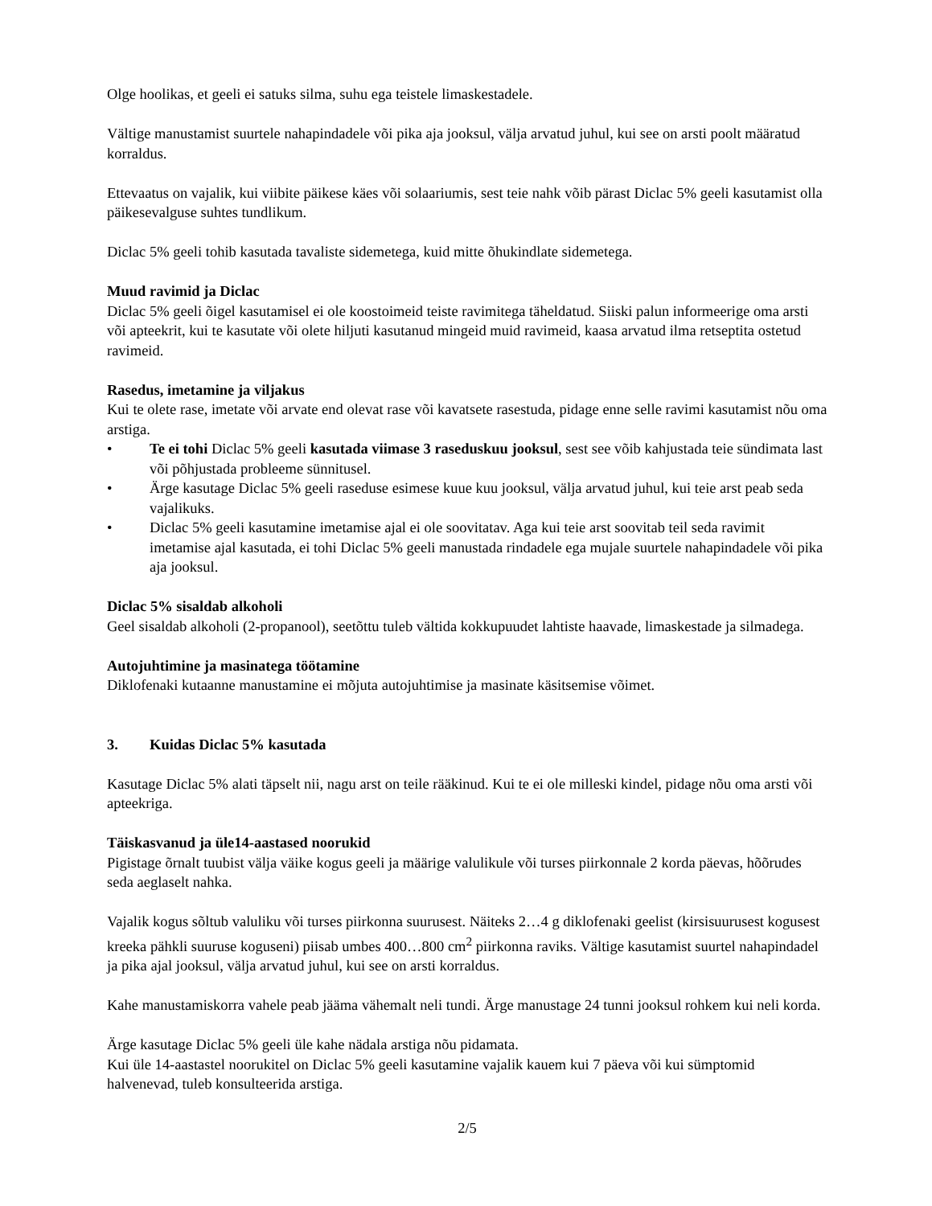Olge hoolikas, et geeli ei satuks silma, suhu ega teistele limaskestadele.
Vältige manustamist suurtele nahapindadele või pika aja jooksul, välja arvatud juhul, kui see on arsti poolt määratud korraldus.
Ettevaatus on vajalik, kui viibite päikese käes või solaariumis, sest teie nahk võib pärast Diclac 5% geeli kasutamist olla päikesevalguse suhtes tundlikum.
Diclac 5% geeli tohib kasutada tavaliste sidemetega, kuid mitte õhukindlate sidemetega.
Muud ravimid ja Diclac
Diclac 5% geeli õigel kasutamisel ei ole koostoimeid teiste ravimitega täheldatud. Siiski palun informeerige oma arsti või apteekrit, kui te kasutate või olete hiljuti kasutanud mingeid muid ravimeid, kaasa arvatud ilma retseptita ostetud ravimeid.
Rasedus, imetamine ja viljakus
Kui te olete rase, imetate või arvate end olevat rase või kavatsete rasestuda, pidage enne selle ravimi kasutamist nõu oma arstiga.
• Te ei tohi Diclac 5% geeli kasutada viimase 3 raseduskuu jooksul, sest see võib kahjustada teie sündimata last või põhjustada probleeme sünnitusel.
• Ärge kasutage Diclac 5% geeli raseduse esimese kuue kuu jooksul, välja arvatud juhul, kui teie arst peab seda vajalikuks.
• Diclac 5% geeli kasutamine imetamise ajal ei ole soovitatav. Aga kui teie arst soovitab teil seda ravimit imetamise ajal kasutada, ei tohi Diclac 5% geeli manustada rindadele ega mujale suurtele nahapindadele või pika aja jooksul.
Diclac 5% sisaldab alkoholi
Geel sisaldab alkoholi (2-propanool), seetõttu tuleb vältida kokkupuudet lahtiste haavade, limaskestade ja silmadega.
Autojuhtimine ja masinatega töötamine
Diklofenaki kutaanne manustamine ei mõjuta autojuhtimise ja masinate käsitsemise võimet.
3. Kuidas Diclac 5% kasutada
Kasutage Diclac 5% alati täpselt nii, nagu arst on teile rääkinud. Kui te ei ole milleski kindel, pidage nõu oma arsti või apteekriga.
Täiskasvanud ja üle14-aastased noorukid
Pigistage õrnalt tuubist välja väike kogus geeli ja määrige valulikule või turses piirkonnale 2 korda päevas, hõõrudes seda aeglaselt nahka.
Vajalik kogus sõltub valuliku või turses piirkonna suurusest. Näiteks 2…4 g diklofenaki geelist (kirsisuurusest kogusest kreeka pähkli suuruse koguseni) piisab umbes 400…800 cm<sup>2</sup> piirkonna raviks. Vältige kasutamist suurtel nahapindadel ja pika ajal jooksul, välja arvatud juhul, kui see on arsti korraldus.
Kahe manustamiskorra vahele peab jääma vähemalt neli tundi. Ärge manustage 24 tunni jooksul rohkem kui neli korda.
Ärge kasutage Diclac 5% geeli üle kahe nädala arstiga nõu pidamata.
Kui üle 14-aastastel noorukitel on Diclac 5% geeli kasutamine vajalik kauem kui 7 päeva või kui sümptomid halvenevad, tuleb konsulteerida arstiga.
2/5